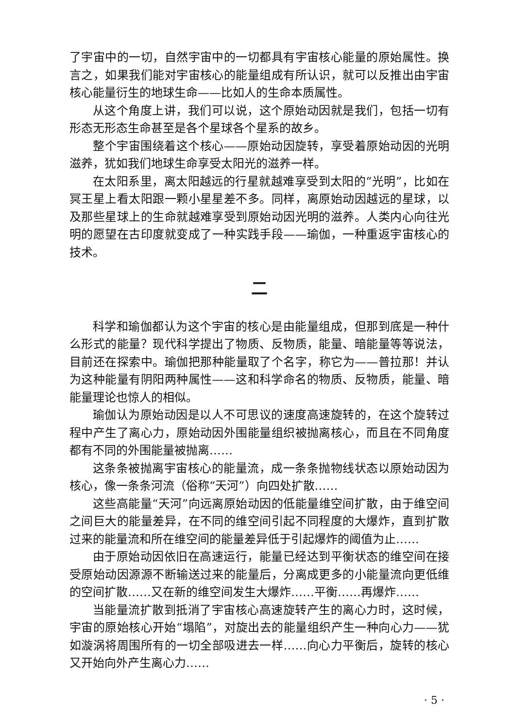了宇宙中的一切，自然宇宙中的一切都具有宇宙核心能量的原始属性。换言之，如果我们能对宇宙核心的能量组成有所认识，就可以反推出由宇宙核心能量衍生的地球生命——比如人的生命本质属性。
从这个角度上讲，我们可以说，这个原始动因就是我们，包括一切有形态无形态生命甚至是各个星球各个星系的故乡。
整个宇宙围绕着这个核心——原始动因旋转，享受着原始动因的光明滋养，犹如我们地球生命享受太阳光的滋养一样。
在太阳系里，离太阳越远的行星就越难享受到太阳的“光明”，比如在冥王星上看太阳跟一颗小星星差不多。同样，离原始动因越远的星球，以及那些星球上的生命就越难享受到原始动因光明的滋养。人类内心向往光明的愿望在古印度就变成了一种实践手段——瑜伽，一种重返宇宙核心的技术。
二
科学和瑜伽都认为这个宇宙的核心是由能量组成，但那到底是一种什么形式的能量？现代科学提出了物质、反物质，能量、暗能量等等说法，目前还在探索中。瑜伽把那种能量取了个名字，称它为——普拉那！并认为这种能量有阴阳两种属性——这和科学命名的物质、反物质，能量、暗能量理论也惊人的相似。
瑜伽认为原始动因是以人不可思议的速度高速旋转的，在这个旋转过程中产生了离心力，原始动因外围能量组织被抛离核心，而且在不同角度都有不同的外围能量被抛离……
这条条被抛离宇宙核心的能量流，成一条条抛物线状态以原始动因为核心，像一条条河流（俗称“天河”）向四处扩散……
这些高能量“天河”向远离原始动因的低能量维空间扩散，由于维空间之间巨大的能量差异，在不同的维空间引起不同程度的大爆炸，直到扩散过来的能量流和所在维空间的能量差异低于引起爆炸的阈值为止……
由于原始动因依旧在高速运行，能量已经达到平衡状态的维空间在接受原始动因源源不断输送过来的能量后，分离成更多的小能量流向更低维的空间扩散……又在新的维空间发生大爆炸……平衡……再爆炸……
当能量流扩散到抵消了宇宙核心高速旋转产生的离心力时，这时候，宇宙的原始核心开始“塌陷”，对旋出去的能量组织产生一种向心力——犹如漩涡将周围所有的一切全部吸进去一样……向心力平衡后，旋转的核心又开始向外产生离心力……
· 5 ·